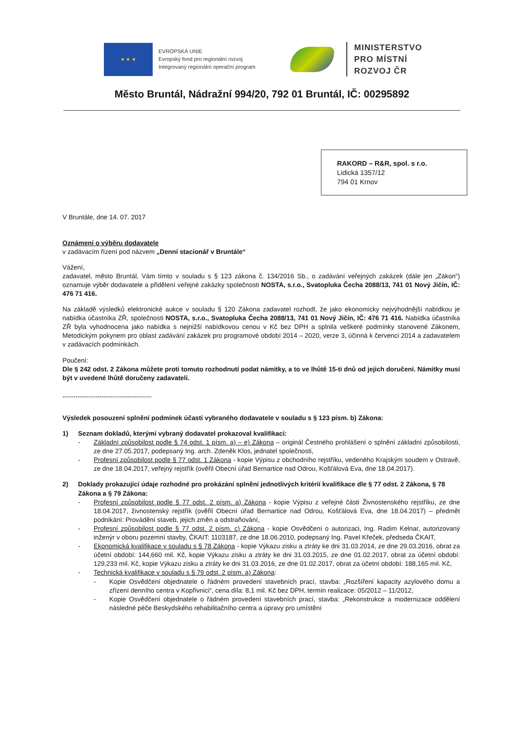★ ★ ★
EVROPSKÁ UNIE
Evropský fond pro regionální rozvoj
Integrovaný regionální operační program
MINISTERSTVO
PRO MÍSTNÍ
ROZVOJ ČR
Město Bruntál, Nádražní 994/20, 792 01 Bruntál, IČ: 00295892
RAKORD – R&R, spol. s r.o.
Lidická 1357/12
794 01 Krnov
V Bruntále, dne 14. 07. 2017
Oznámení o výběru dodavatele
v zadávacím řízení pod názvem „Denní stacionář v Bruntále“
Vážení,
zadavatel, město Bruntál, Vám tímto v souladu s § 123 zákona č. 134/2016 Sb., o zadávání veřejných zakázek (dále jen „Zákon“) oznamuje výběr dodavatele a přidělení veřejné zakázky společnosti NOSTA, s.r.o., Svatopluka Čecha 2088/13, 741 01 Nový Jičín, IČ: 476 71 416.
Na základě výsledků elektronické aukce v souladu § 120 Zákona zadavatel rozhodl, že jako ekonomicky nejvýhodnější nabídkou je nabídka účastníka ZŘ, společnosti NOSTA, s.r.o., Svatopluka Čecha 2088/13, 741 01 Nový Jičín, IČ: 476 71 416. Nabídka účastníka ZŘ byla vyhodnocena jako nabídka s nejnižší nabídkovou cenou v Kč bez DPH a splnila veškeré podmínky stanovené Zákonem, Metodickým pokynem pro oblast zadávání zakázek pro programové období 2014 – 2020, verze 3, účinná k červenci 2014 a zadavatelem v zadávacích podmínkách.
Poučení:
Dle § 242 odst. 2 Zákona můžete proti tomuto rozhodnutí podat námitky, a to ve lhůtě 15-ti dnů od jejich doručení. Námitky musí být v uvedené lhůtě doručeny zadavateli.
-----------------------------------------
Výsledek posouzení splnění podmínek účasti vybraného dodavatele v souladu s § 123 písm. b) Zákona:
1) Seznam dokladů, kterými vybraný dodavatel prokazoval kvalifikaci:
- Základní způsobilost podle § 74 odst. 1 písm. a) – e) Zákona – originál Čestného prohlášení o splnění základní způsobilosti, ze dne 27.05.2017, podepsaný Ing. arch. Zdeněk Klos, jednatel společnosti,
- Profesní způsobilost podle § 77 odst. 1 Zákona - kopie Výpisu z obchodního rejstříku, vedeného Krajským soudem v Ostravě, ze dne 18.04.2017, veřejný rejstřík (ověřil Obecní úřad Bernartice nad Odrou, Košťálová Eva, dne 18.04.2017).
2) Doklady prokazující údaje rozhodné pro prokázání splnění jednotlivých kritérií kvalifikace dle § 77 odst. 2 Zákona, § 78 Zákona a § 79 Zákona:
- Profesní způsobilost podle § 77 odst. 2 písm. a) Zákona - kopie Výpisu z veřejné části Živnostenského rejstříku, ze dne 18.04.2017, živnostenský rejstřík (ověřil Obecní úřad Bernartice nad Odrou, Košťálová Eva, dne 18.04.2017) – předmět podnikání: Provádění staveb, jejich změn a odstraňování,
- Profesní způsobilost podle § 77 odst. 2 písm. c) Zákona - kopie Osvědčení o autorizaci, Ing. Radim Kelnar, autorizovaný inženýr v oboru pozemní stavby, ČKAIT: 1103187, ze dne 18.06.2010, podepsaný Ing. Pavel Křeček, předseda ČKAIT,
- Ekonomická kvalifikace v souladu s § 78 Zákona - kopie Výkazu zisku a ztráty ke dni 31.03.2014, ze dne 29.03.2016, obrat za účetní období: 144,660 mil. Kč, kopie Výkazu zisku a ztráty ke dni 31.03.2015, ze dne 01.02.2017, obrat za účetní období: 129,233 mil. Kč, kopie Výkazu zisku a ztráty ke dni 31.03.2016, ze dne 01.02.2017, obrat za účetní období: 188,165 mil. Kč,
- Technická kvalifikace v souladu s § 79 odst. 2 písm. a) Zákona:
- Kopie Osvědčení objednatele o řádném provedení stavebních prací, stavba: „Rozšíření kapacity azylového domu a zřízení denního centra v Kopřivnici“, cena díla: 8,1 mil. Kč bez DPH, termín realizace: 05/2012 – 11/2012,
- Kopie Osvědčení objednatele o řádném provedení stavebních prací, stavba: „Rekonstrukce a modernizace oddělení následné péče Beskydského rehabilitačního centra a úpravy pro umístění